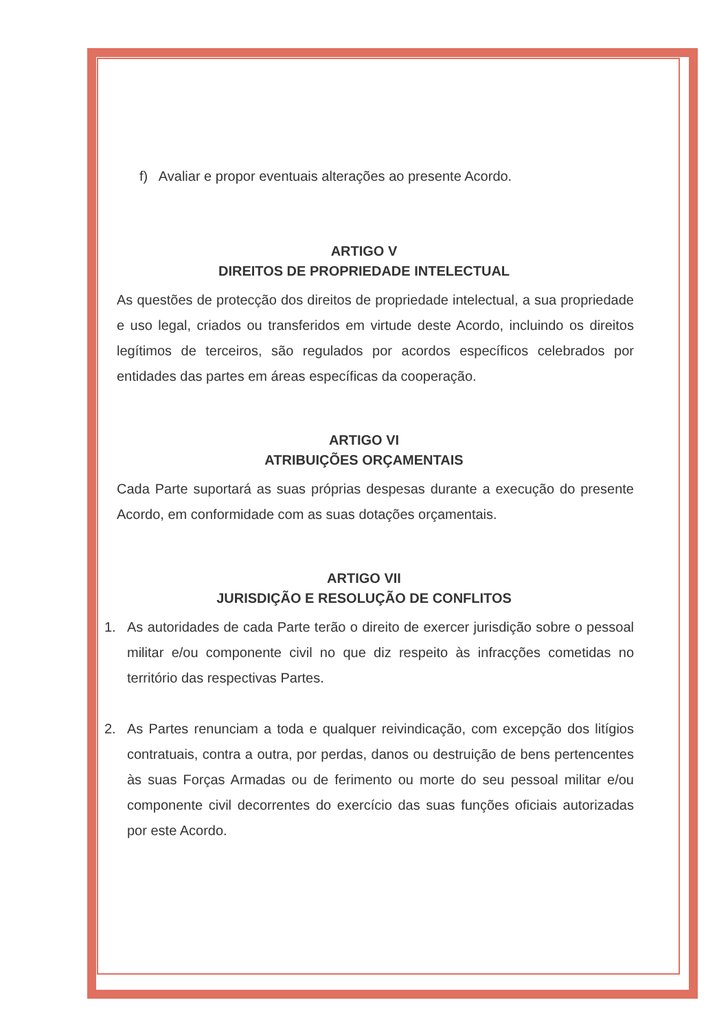f) Avaliar e propor eventuais alterações ao presente Acordo.
ARTIGO V
DIREITOS DE PROPRIEDADE INTELECTUAL
As questões de protecção dos direitos de propriedade intelectual, a sua propriedade e uso legal, criados ou transferidos em virtude deste Acordo, incluindo os direitos legítimos de terceiros, são regulados por acordos específicos celebrados por entidades das partes em áreas específicas da cooperação.
ARTIGO VI
ATRIBUIÇÕES ORÇAMENTAIS
Cada Parte suportará as suas próprias despesas durante a execução do presente Acordo, em conformidade com as suas dotações orçamentais.
ARTIGO VII
JURISDIÇÃO E RESOLUÇÃO DE CONFLITOS
1. As autoridades de cada Parte terão o direito de exercer jurisdição sobre o pessoal militar e/ou componente civil no que diz respeito às infracções cometidas no território das respectivas Partes.
2. As Partes renunciam a toda e qualquer reivindicação, com excepção dos litígios contratuais, contra a outra, por perdas, danos ou destruição de bens pertencentes às suas Forças Armadas ou de ferimento ou morte do seu pessoal militar e/ou componente civil decorrentes do exercício das suas funções oficiais autorizadas por este Acordo.